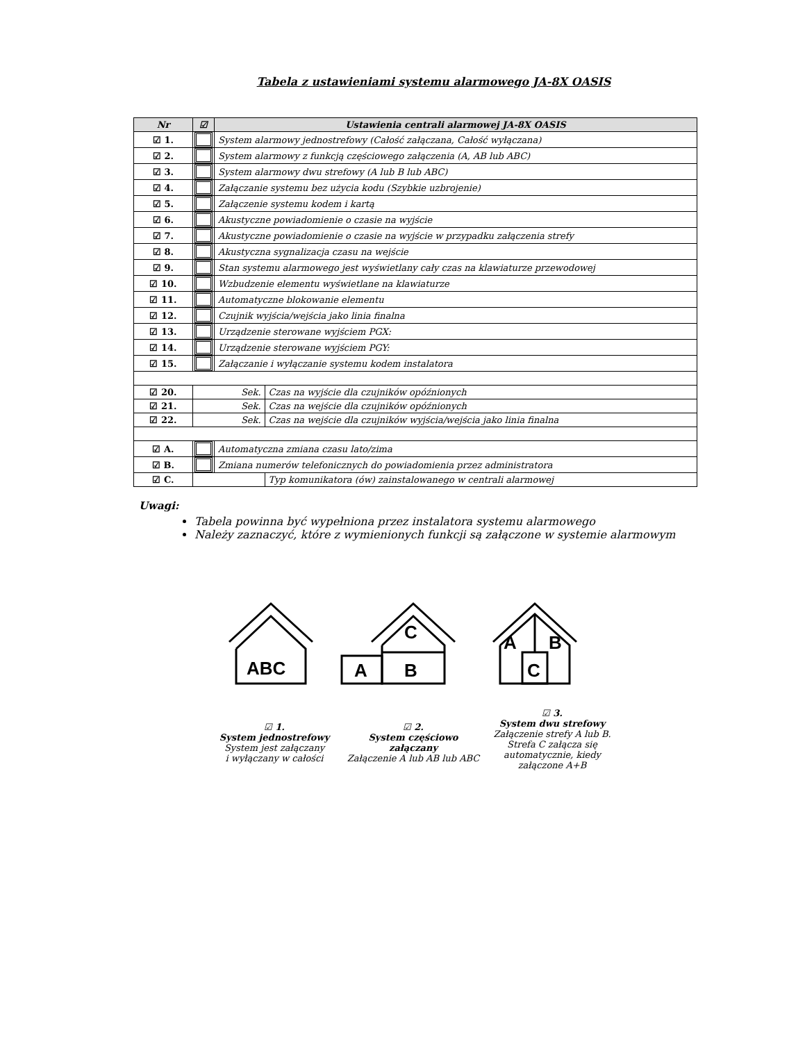Tabela z ustawieniami systemu alarmowego JA-8X OASIS
| Nr | ☑ | Ustawienia centrali alarmowej JA-8X OASIS | |
| --- | --- | --- | --- |
| ☑ 1. | | System alarmowy jednostrefowy (Całość załączana, Całość wyłączana) | |
| ☑ 2. | | System alarmowy z funkcją częściowego załączenia (A, AB lub ABC) | |
| ☑ 3. | | System alarmowy dwu strefowy (A lub B lub ABC) | |
| ☑ 4. | | Załączanie systemu bez użycia kodu (Szybkie uzbrojenie) | |
| ☑ 5. | | Załączenie systemu kodem i kartą | |
| ☑ 6. | | Akustyczne powiadomienie o czasie na wyjście | |
| ☑ 7. | | Akustyczne powiadomienie o czasie na wyjście w przypadku załączenia strefy | |
| ☑ 8. | | Akustyczna sygnalizacja czasu na wejście | |
| ☑ 9. | | Stan systemu alarmowego jest wyświetlany cały czas na klawiaturze przewodowej | |
| ☑ 10. | | Wzbudzenie elementu wyświetlane na klawiaturze | |
| ☑ 11. | | Automatyczne blokowanie elementu | |
| ☑ 12. | | Czujnik wyjścia/wejścia jako linia finalna | |
| ☑ 13. | | Urządzenie sterowane wyjściem PGX: | |
| ☑ 14. | | Urządzenie sterowane wyjściem PGY: | |
| ☑ 15. | | Załączanie i wyłączanie systemu kodem instalatora | |
| ☑ 20. | Sek. | | Czas na wyjście dla czujników opóźnionych |
| ☑ 21. | Sek. | | Czas na wejście dla czujników opóźnionych |
| ☑ 22. | Sek. | | Czas na wejście dla czujników wyjścia/wejścia jako linia finalna |
| ☑ A. | | Automatyczna zmiana czasu lato/zima | |
| ☑ B. | | Zmiana numerów telefonicznych do powiadomienia przez administratora | |
| ☑ C. | | | Typ komunikatora (ów) zainstalowanego w centrali alarmowej |
Uwagi:
Tabela powinna być wypełniona przez instalatora systemu alarmowego
Należy zaznaczyć, które z wymienionych funkcji są załączone w systemie alarmowym
ABC
C
A
B
A
B
C
☑ 1.
System jednostrefowy
System jest załączany
i wyłączany w całości
☑ 2.
System częściowo załączany
Załączenie A lub AB lub ABC
☑ 3.
System dwu strefowy
Załączenie strefy A lub B.
Strefa C załącza się
automatycznie, kiedy
załączone A+B